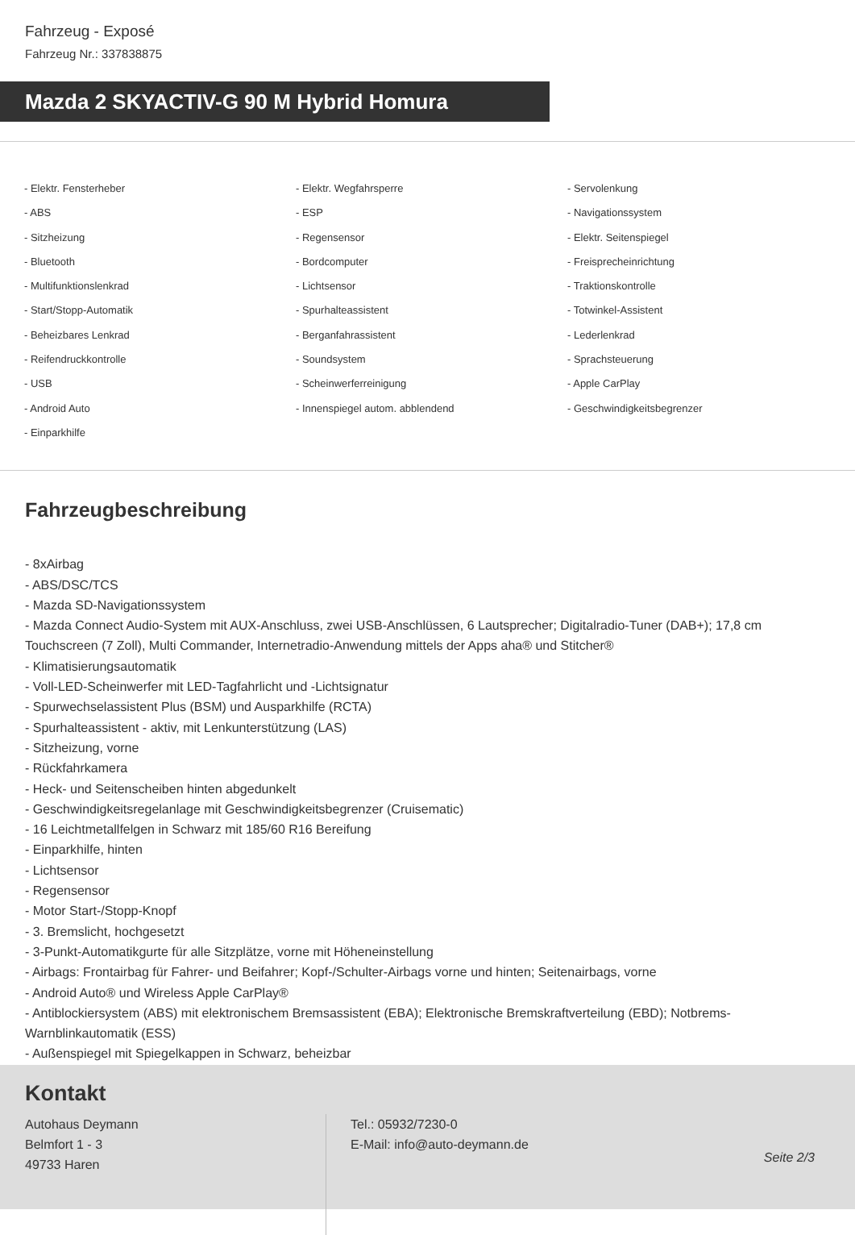Fahrzeug - Exposé
Fahrzeug Nr.: 337838875
Mazda 2 SKYACTIV-G 90 M Hybrid Homura
- Elektr. Fensterheber
- Elektr. Wegfahrsperre
- Servolenkung
- ABS
- ESP
- Navigationssystem
- Sitzheizung
- Regensensor
- Elektr. Seitenspiegel
- Bluetooth
- Bordcomputer
- Freisprecheinrichtung
- Multifunktionslenkrad
- Lichtsensor
- Traktionskontrolle
- Start/Stopp-Automatik
- Spurhalteassistent
- Totwinkel-Assistent
- Beheizbares Lenkrad
- Berganfahrassistent
- Lederlenkrad
- Reifendruckkontrolle
- Soundsystem
- Sprachsteuerung
- USB
- Scheinwerferreinigung
- Apple CarPlay
- Android Auto
- Innenspiegel autom. abblendend
- Geschwindigkeitsbegrenzer
- Einparkhilfe
Fahrzeugbeschreibung
- 8xAirbag
- ABS/DSC/TCS
- Mazda SD-Navigationssystem
- Mazda Connect Audio-System mit AUX-Anschluss, zwei USB-Anschlüssen, 6 Lautsprecher; Digitalradio-Tuner (DAB+); 17,8 cm Touchscreen (7 Zoll), Multi Commander, Internetradio-Anwendung mittels der Apps aha® und Stitcher®
- Klimatisierungsautomatik
- Voll-LED-Scheinwerfer mit LED-Tagfahrlicht und -Lichtsignatur
- Spurwechselassistent Plus (BSM) und Ausparkhilfe (RCTA)
- Spurhalteassistent - aktiv, mit Lenkunterstützung (LAS)
- Sitzheizung, vorne
- Rückfahrkamera
- Heck- und Seitenscheiben hinten abgedunkelt
- Geschwindigkeitsregelanlage mit Geschwindigkeitsbegrenzer (Cruisematic)
- 16 Leichtmetallfelgen in Schwarz mit 185/60 R16 Bereifung
- Einparkhilfe, hinten
- Lichtsensor
- Regensensor
- Motor Start-/Stopp-Knopf
- 3. Bremslicht, hochgesetzt
- 3-Punkt-Automatikgurte für alle Sitzplätze, vorne mit Höheneinstellung
- Airbags: Frontairbag für Fahrer- und Beifahrer; Kopf-/Schulter-Airbags vorne und hinten; Seitenairbags, vorne
- Android Auto® und Wireless Apple CarPlay®
- Antiblockiersystem (ABS) mit elektronischem Bremsassistent (EBA); Elektronische Bremskraftverteilung (EBD); Notbrems-Warnblinkautomatik (ESS)
- Außenspiegel mit Spiegelkappen in Schwarz, beheizbar
Kontakt
Autohaus Deymann
Belmfort 1 - 3
49733 Haren
Tel.: 05932/7230-0
E-Mail: info@auto-deymann.de
Seite 2/3